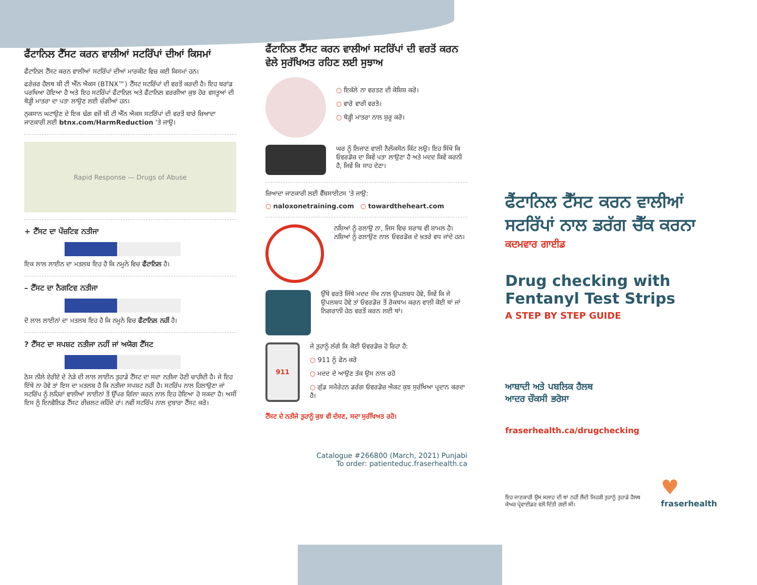ਫੈਂਟਾਨਿਲ ਟੈੱਸਟ ਕਰਨ ਵਾਲੀਆਂ ਸਟਰਿੱਪਾਂ ਦੀਆਂ ਕਿਸਮਾਂ
ਫੈਂਟਾਨਿਲ ਟੈੱਸਟ ਕਰਨ ਵਾਲੀਆਂ ਸਟਰਿੱਪਾਂ ਦੀਆਂ ਮਾਰਕੀਟ ਵਿਚ ਕਈ ਕਿਸਮਾਂ ਹਨ।
ਫਰੇਜ਼ਰ ਹੈਲਥ ਬੀ ਟੀ ਐੱਨ ਐਕਸ (BTNX™) ਟੈੱਸਟ ਸਟਰਿੱਪਾਂ ਦੀ ਵਰਤੋਂ ਕਰਦੀ ਹੈ। ਇਹ ਬਰਾਂਡ ਪਰਖਿਆ ਹੋਇਆ ਹੈ ਅਤੇ ਇਹ ਸਟਰਿੱਪਾਂ ਫੈਂਟਾਨਿਲ ਅਤੇ ਫੈਂਟਾਨਿਲ ਵਰਗੀਆ ਕੁਝ ਹੋਰ ਵਸਤੂਆਂ ਦੀ ਥੋੜ੍ਹੀ ਮਾਤਰਾ ਦਾ ਪਤਾ ਲਾਉਣ ਲਈ ਚੰਗੀਆਂ ਹਨ।
ਨੁਕਸਾਨ ਘਟਾਉਣ ਦੇ ਇਕ ਢੰਗ ਵਜੋਂ ਬੀ ਟੀ ਐੱਨ ਐਕਸ ਸਟਰਿੱਪਾਂ ਦੀ ਵਰਤੋਂ ਬਾਰੇ ਜ਼ਿਆਦਾ ਜਾਣਕਾਰੀ ਲਈ btnx.com/HarmReduction 'ਤੇ ਜਾਉ।
Rapid Response — Drugs of Abuse
+ ਟੈੱਸਟ ਦਾ ਪੌਜ਼ਟਿਵ ਨਤੀਜਾ
ਇਕ ਲਾਲ ਲਾਈਨ ਦਾ ਮਤਲਬ ਇਹ ਹੈ ਕਿ ਨਮੂਨੇ ਵਿਚ ਫੈਂਟਾਨਿਲ ਹੈ।
– ਟੈੱਸਟ ਦਾ ਨੈਗਟਿਵ ਨਤੀਜਾ
ਦੋ ਲਾਲ ਲਾਈਨਾਂ ਦਾ ਮਤਲਬ ਇਹ ਹੈ ਕਿ ਨਮੂਨੇ ਵਿਚ ਫੈਂਟਾਨਿਲ ਨਹੀਂ ਹੈ।
? ਟੈੱਸਟ ਦਾ ਸਪਸ਼ਟ ਨਤੀਜਾ ਨਹੀਂ ਜਾਂ ਅਯੋਗ ਟੈੱਸਟ
ਠੋਸ ਨੀਲੇ ਏਰੀਏ ਦੇ ਨੇੜੇ ਦੀ ਲਾਲ ਲਾਈਨ ਤੁਹਾਡੇ ਟੈੱਸਟ ਦਾ ਸਦਾ ਨਤੀਜਾ ਹੋਣੀ ਚਾਹੀਦੀ ਹੈ। ਜੇ ਇਹ ਇੱਥੇ ਨਾ ਹੋਵੇ ਤਾਂ ਇਸ ਦਾ ਮਤਲਬ ਹੈ ਕਿ ਨਤੀਜਾ ਸਪਸ਼ਟ ਨਹੀਂ ਹੈ। ਸਟਰਿੱਪ ਨਾਲ ਹਿਲਾਉਣਾ ਜਾਂ ਸਟਰਿੱਪ ਨੂੰ ਲਹਿਰਾਂ ਵਾਲੀਆਂ ਲਾਈਨਾਂ ਤੋਂ ਉੱਪਰ ਗਿੱਲਾ ਕਰਨ ਨਾਲ ਇਹ ਹੋਇਆ ਹੋ ਸਕਦਾ ਹੈ। ਅਸੀਂ ਇਸ ਨੂੰ ਇਨਵੈਲਿਡ ਟੈੱਸਟ ਰੀਜ਼ਲਟ ਕਹਿੰਦੇ ਹਾਂ। ਨਵੀਂ ਸਟਰਿੱਪ ਨਾਲ ਦੁਬਾਰਾ ਟੈੱਸਟ ਕਰੋ।
ਫੈਂਟਾਨਿਲ ਟੈੱਸਟ ਕਰਨ ਵਾਲੀਆਂ ਸਟਰਿੱਪਾਂ ਦੀ ਵਰਤੋਂ ਕਰਨ ਵੇਲੇ ਸੁਰੱਖਿਅਤ ਰਹਿਣ ਲਈ ਸੁਝਾਅ
○ ਇਕੱਲੇ ਨਾ ਵਰਤਣ ਦੀ ਕੋਸ਼ਿਸ਼ ਕਰੋ।
○ ਵਾਰੋ ਵਾਰੀ ਵਰਤੋ।
○ ਥੋੜ੍ਹੀ ਮਾਤਰਾ ਨਾਲ ਸ਼ੁਰੂ ਕਰੋ।
ਘਰ ਨੂੰ ਲਿਜਾਣ ਵਾਲੀ ਨੈਲੌਕਸੋਨ ਕਿੱਟ ਲਉ। ਇਹ ਸਿੱਖੋ ਕਿ ਓਵਰਡੋਜ਼ ਦਾ ਕਿਵੇਂ ਪਤਾ ਲਾਉਣਾ ਹੈ ਅਤੇ ਮਦਦ ਕਿਵੇਂ ਕਰਨੀ ਹੈ, ਜਿਵੇਂ ਕਿ ਸਾਹ ਦੇਣਾ।
ਜ਼ਿਆਦਾ ਜਾਣਕਾਰੀ ਲਈ ਵੈੱਬਸਾਈਟਸ 'ਤੇ ਜਾਉ:
○ naloxonetraining.com ○ towardtheheart.com
ਨਸ਼ਿਆਂ ਨੂੰ ਰਲਾਉ ਨਾ, ਜਿਸ ਵਿਚ ਸ਼ਰਾਬ ਵੀ ਸ਼ਾਮਲ ਹੈ। ਨਸ਼ਿਆਂ ਨੂੰ ਰਲਾਉਣ ਨਾਲ ਓਵਰਡੋਜ਼ ਦੇ ਖ਼ਤਰੇ ਵਧ ਜਾਂਦੇ ਹਨ।
ਉੱਥੇ ਵਰਤੋ ਜਿੱਥੇ ਮਦਦ ਸੌਖ ਨਾਲ ਉਪਲਬਧ ਹੋਵੇ, ਜਿਵੇਂ ਕਿ ਜੇ ਉਪਲਬਧ ਹੋਵੇ ਤਾਂ ਓਵਰਡੋਜ਼ ਤੋਂ ਰੋਕਥਾਮ ਕਰਨ ਵਾਲੀ ਕੋਈ ਥਾਂ ਜਾਂ ਨਿਗਰਾਨੀ ਹੇਠ ਵਰਤੋਂ ਕਰਨ ਲਈ ਥਾਂ।
911
ਜੇ ਤੁਹਾਨੂੰ ਲੱਗੇ ਕਿ ਕੋਈ ਓਵਰਡੋਜ਼ ਹੋ ਰਿਹਾ ਹੈ:
○ 911 ਨੂੰ ਫੋਨ ਕਰੋ
○ ਮਦਦ ਦੇ ਆਉਣ ਤੱਕ ਉਸ ਨਾਲ ਰਹੋ
○ ਗੁੱਡ ਸਮੈਰੇਟਨ ਡਰੱਗ ਓਵਰਡੋਜ਼ ਐਕਟ ਕੁਝ ਸੁਰੱਖਿਆ ਪ੍ਰਦਾਨ ਕਰਦਾ ਹੈ।
ਟੈੱਸਟ ਦੇ ਨਤੀਜੇ ਤੁਹਾਨੂੰ ਕੁਝ ਵੀ ਦੱਸਣ, ਸਦਾ ਸੁਰੱਖਿਅਤ ਰਹੋ।
Catalogue #266800 (March, 2021) Punjabi
To order: patienteduc.fraserhealth.ca
ਫੈਂਟਾਨਿਲ ਟੈੱਸਟ ਕਰਨ ਵਾਲੀਆਂ ਸਟਰਿੱਪਾਂ ਨਾਲ ਡਰੱਗ ਚੈੱਕ ਕਰਨਾ
ਕਦਮਵਾਰ ਗਾਈਡ
Drug checking with Fentanyl Test Strips
A STEP BY STEP GUIDE
ਆਬਾਦੀ ਅਤੇ ਪਬਲਿਕ ਹੈਲਥ
ਆਦਰ ਚੌਕਸੀ ਭਰੋਸਾ
fraserhealth.ca/drugchecking
ਇਹ ਜਾਣਕਾਰੀ ਉਸ ਸਲਾਹ ਦੀ ਥਾਂ ਨਹੀਂ ਲੈਂਦੀ ਜਿਹੜੀ ਤੁਹਾਨੂੰ ਤੁਹਾਡੇ ਹੈਲਥ ਕੇਅਰ ਪ੍ਰੋਵਾਈਡਰ ਵਲੋਂ ਦਿੱਤੀ ਗਈ ਸੀ।
♥
fraserhealth